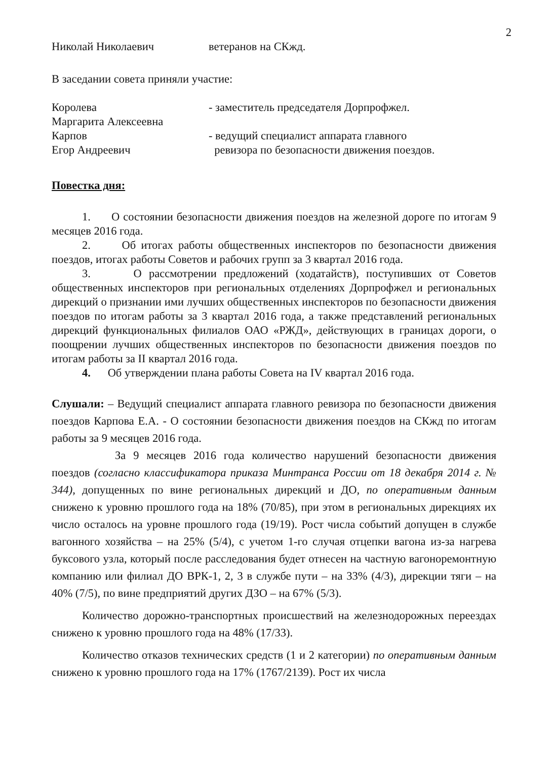2
Николай Николаевич ветеранов на СКжд.
В заседании совета приняли участие:
Королева
Маргарита Алексеевна
- заместитель председателя Дорпрофжел.
Карпов
Егор Андреевич
- ведущий специалист аппарата главного
ревизора по безопасности движения поездов.
Повестка дня:
1. О состоянии безопасности движения поездов на железной дороге по итогам 9 месяцев 2016 года.
2. Об итогах работы общественных инспекторов по безопасности движения поездов, итогах работы Советов и рабочих групп за 3 квартал 2016 года.
3. О рассмотрении предложений (ходатайств), поступивших от Советов общественных инспекторов при региональных отделениях Дорпрофжел и региональных дирекций о признании ими лучших общественных инспекторов по безопасности движения поездов по итогам работы за 3 квартал 2016 года, а также представлений региональных дирекций функциональных филиалов ОАО «РЖД», действующих в границах дороги, о поощрении лучших общественных инспекторов по безопасности движения поездов по итогам работы за II квартал 2016 года.
4. Об утверждении плана работы Совета на IV квартал 2016 года.
Слушали: – Ведущий специалист аппарата главного ревизора по безопасности движения поездов Карпова Е.А. - О состоянии безопасности движения поездов на СКжд по итогам работы за 9 месяцев 2016 года.
За 9 месяцев 2016 года количество нарушений безопасности движения поездов (согласно классификатора приказа Минтранса России от 18 декабря 2014 г. № 344), допущенных по вине региональных дирекций и ДО, по оперативным данным снижено к уровню прошлого года на 18% (70/85), при этом в региональных дирекциях их число осталось на уровне прошлого года (19/19). Рост числа событий допущен в службе вагонного хозяйства – на 25% (5/4), с учетом 1-го случая отцепки вагона из-за нагрева буксового узла, который после расследования будет отнесен на частную вагоноремонтную компанию или филиал ДО ВРК-1, 2, 3 в службе пути – на 33% (4/3), дирекции тяги – на 40% (7/5), по вине предприятий других ДЗО – на 67% (5/3).
Количество дорожно-транспортных происшествий на железнодорожных переездах снижено к уровню прошлого года на 48% (17/33).
Количество отказов технических средств (1 и 2 категории) по оперативным данным снижено к уровню прошлого года на 17% (1767/2139). Рост их числа